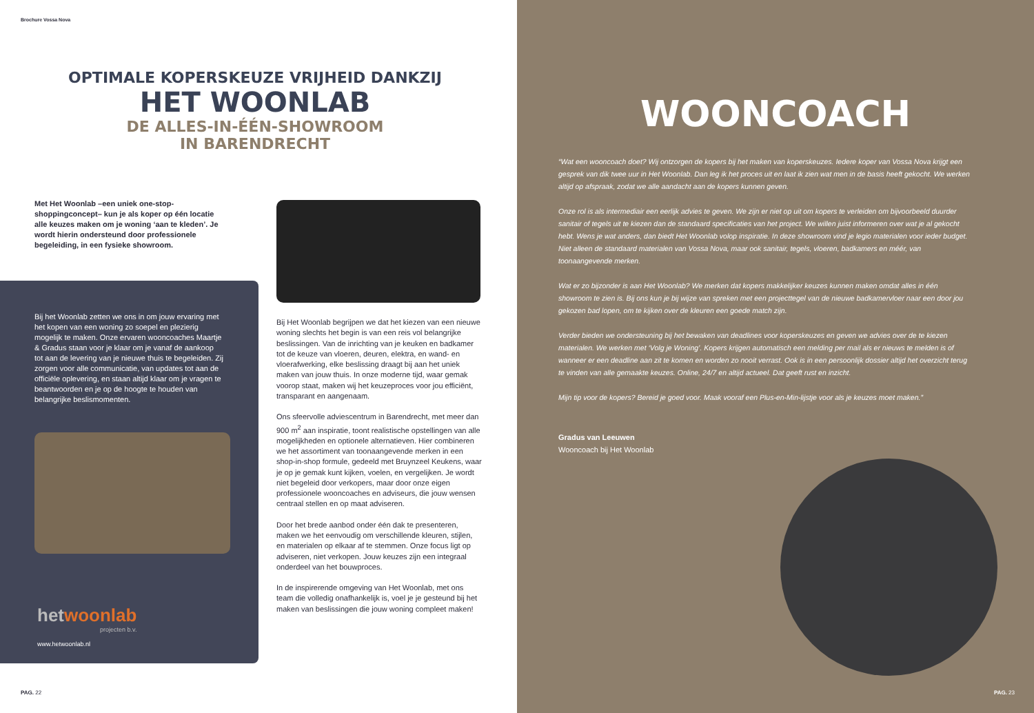Brochure Vossa Nova
OPTIMALE KOPERSKEUZE VRIJHEID DANKZIJ
HET WOONLAB
DE ALLES-IN-ÉÉN-SHOWROOM
IN BARENDRECHT
Met Het Woonlab –een uniek one-stop-shoppingconcept– kun je als koper op één locatie alle keuzes maken om je woning ‘aan te kleden’. Je wordt hierin ondersteund door professionele begeleiding, in een fysieke showroom.
Bij het Woonlab zetten we ons in om jouw ervaring met het kopen van een woning zo soepel en plezierig mogelijk te maken. Onze ervaren wooncoaches Maartje & Gradus staan voor je klaar om je vanaf de aankoop tot aan de levering van je nieuwe thuis te begeleiden. Zij zorgen voor alle communicatie, van updates tot aan de officiële oplevering, en staan altijd klaar om je vragen te beantwoorden en je op de hoogte te houden van belangrijke beslismomenten.
hetwoonlab
projecten b.v.
www.hetwoonlab.nl
Bij Het Woonlab begrijpen we dat het kiezen van een nieuwe woning slechts het begin is van een reis vol belangrijke beslissingen. Van de inrichting van je keuken en badkamer tot de keuze van vloeren, deuren, elektra, en wand- en vloerafwerking, elke beslissing draagt bij aan het uniek maken van jouw thuis. In onze moderne tijd, waar gemak voorop staat, maken wij het keuzeproces voor jou efficiënt, transparant en aangenaam.
Ons sfeervolle adviescentrum in Barendrecht, met meer dan 900 m<sup>2</sup> aan inspiratie, toont realistische opstellingen van alle mogelijkheden en optionele alternatieven. Hier combineren we het assortiment van toonaangevende merken in een shop-in-shop formule, gedeeld met Bruynzeel Keukens, waar je op je gemak kunt kijken, voelen, en vergelijken. Je wordt niet begeleid door verkopers, maar door onze eigen professionele wooncoaches en adviseurs, die jouw wensen centraal stellen en op maat adviseren.
Door het brede aanbod onder één dak te presenteren, maken we het eenvoudig om verschillende kleuren, stijlen, en materialen op elkaar af te stemmen. Onze focus ligt op adviseren, niet verkopen. Jouw keuzes zijn een integraal onderdeel van het bouwproces.
In de inspirerende omgeving van Het Woonlab, met ons team die volledig onafhankelijk is, voel je je gesteund bij het maken van beslissingen die jouw woning compleet maken!
PAG. 22
WOONCOACH
“Wat een wooncoach doet? Wij ontzorgen de kopers bij het maken van koperskeuzes. Iedere koper van Vossa Nova krijgt een gesprek van dik twee uur in Het Woonlab. Dan leg ik het proces uit en laat ik zien wat men in de basis heeft gekocht. We werken altijd op afspraak, zodat we alle aandacht aan de kopers kunnen geven.
Onze rol is als intermediair een eerlijk advies te geven. We zijn er niet op uit om kopers te verleiden om bijvoorbeeld duurder sanitair of tegels uit te kiezen dan de standaard specificaties van het project. We willen juist informeren over wat je al gekocht hebt. Wens je wat anders, dan biedt Het Woonlab volop inspiratie. In deze showroom vind je legio materialen voor ieder budget. Niet alleen de standaard materialen van Vossa Nova, maar ook sanitair, tegels, vloeren, badkamers en méér, van toonaangevende merken.
Wat er zo bijzonder is aan Het Woonlab? We merken dat kopers makkelijker keuzes kunnen maken omdat alles in één showroom te zien is. Bij ons kun je bij wijze van spreken met een projecttegel van de nieuwe badkamervloer naar een door jou gekozen bad lopen, om te kijken over de kleuren een goede match zijn.
Verder bieden we ondersteuning bij het bewaken van deadlines voor koperskeuzes en geven we advies over de te kiezen materialen. We werken met ‘Volg je Woning’. Kopers krijgen automatisch een melding per mail als er nieuws te melden is of wanneer er een deadline aan zit te komen en worden zo nooit verrast. Ook is in een persoonlijk dossier altijd het overzicht terug te vinden van alle gemaakte keuzes. Online, 24/7 en altijd actueel. Dat geeft rust en inzicht.
Mijn tip voor de kopers? Bereid je goed voor. Maak vooraf een Plus-en-Min-lijstje voor als je keuzes moet maken.”
Gradus van Leeuwen
Wooncoach bij Het Woonlab
PAG. 23